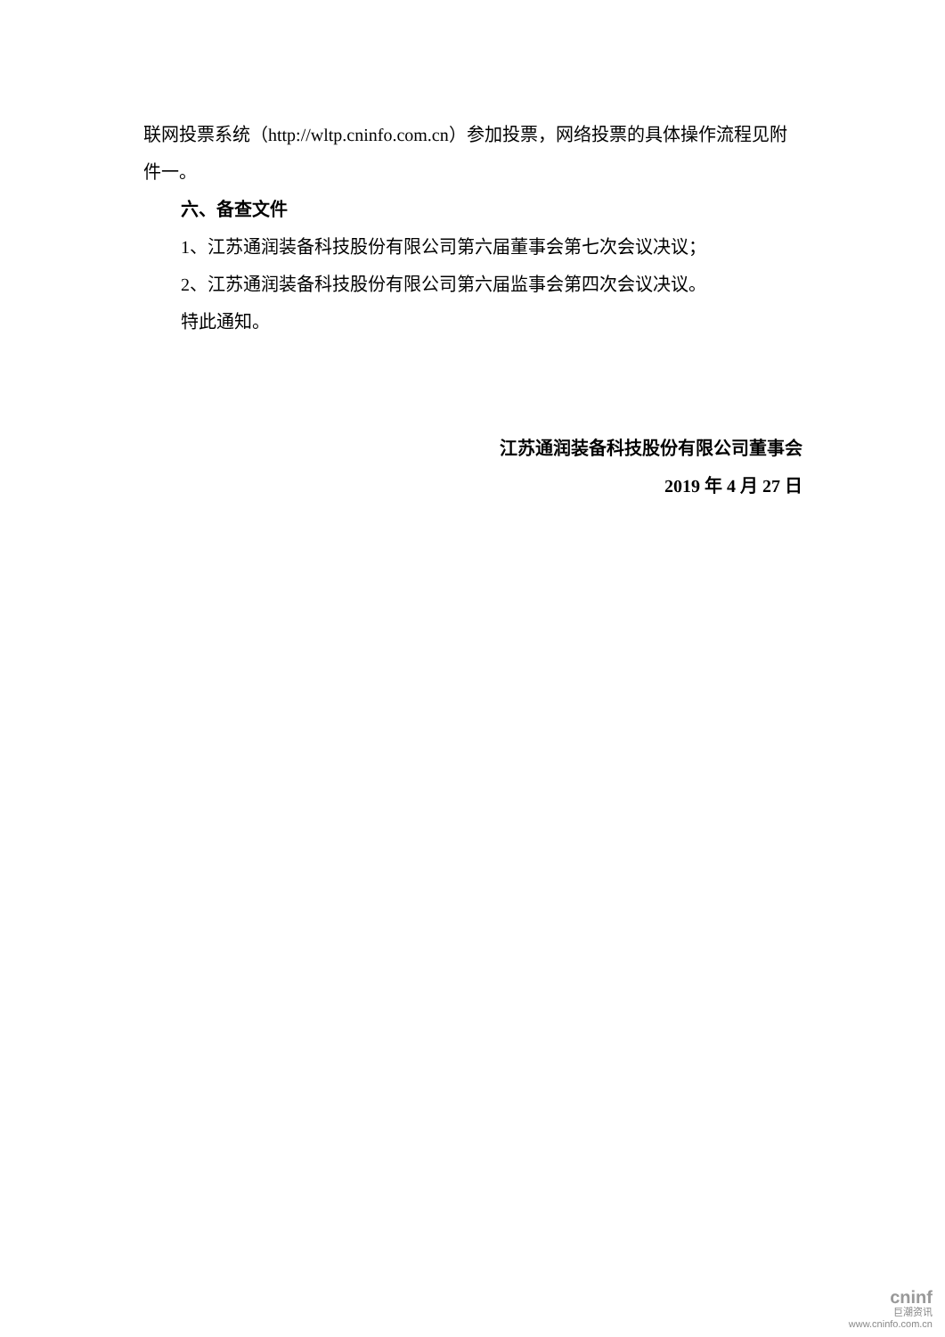联网投票系统（http://wltp.cninfo.com.cn）参加投票，网络投票的具体操作流程见附件一。
六、备查文件
1、江苏通润装备科技股份有限公司第六届董事会第七次会议决议；
2、江苏通润装备科技股份有限公司第六届监事会第四次会议决议。
特此通知。
江苏通润装备科技股份有限公司董事会
2019 年 4 月 27 日
cninf
巨潮资讯
www.cninfo.com.cn